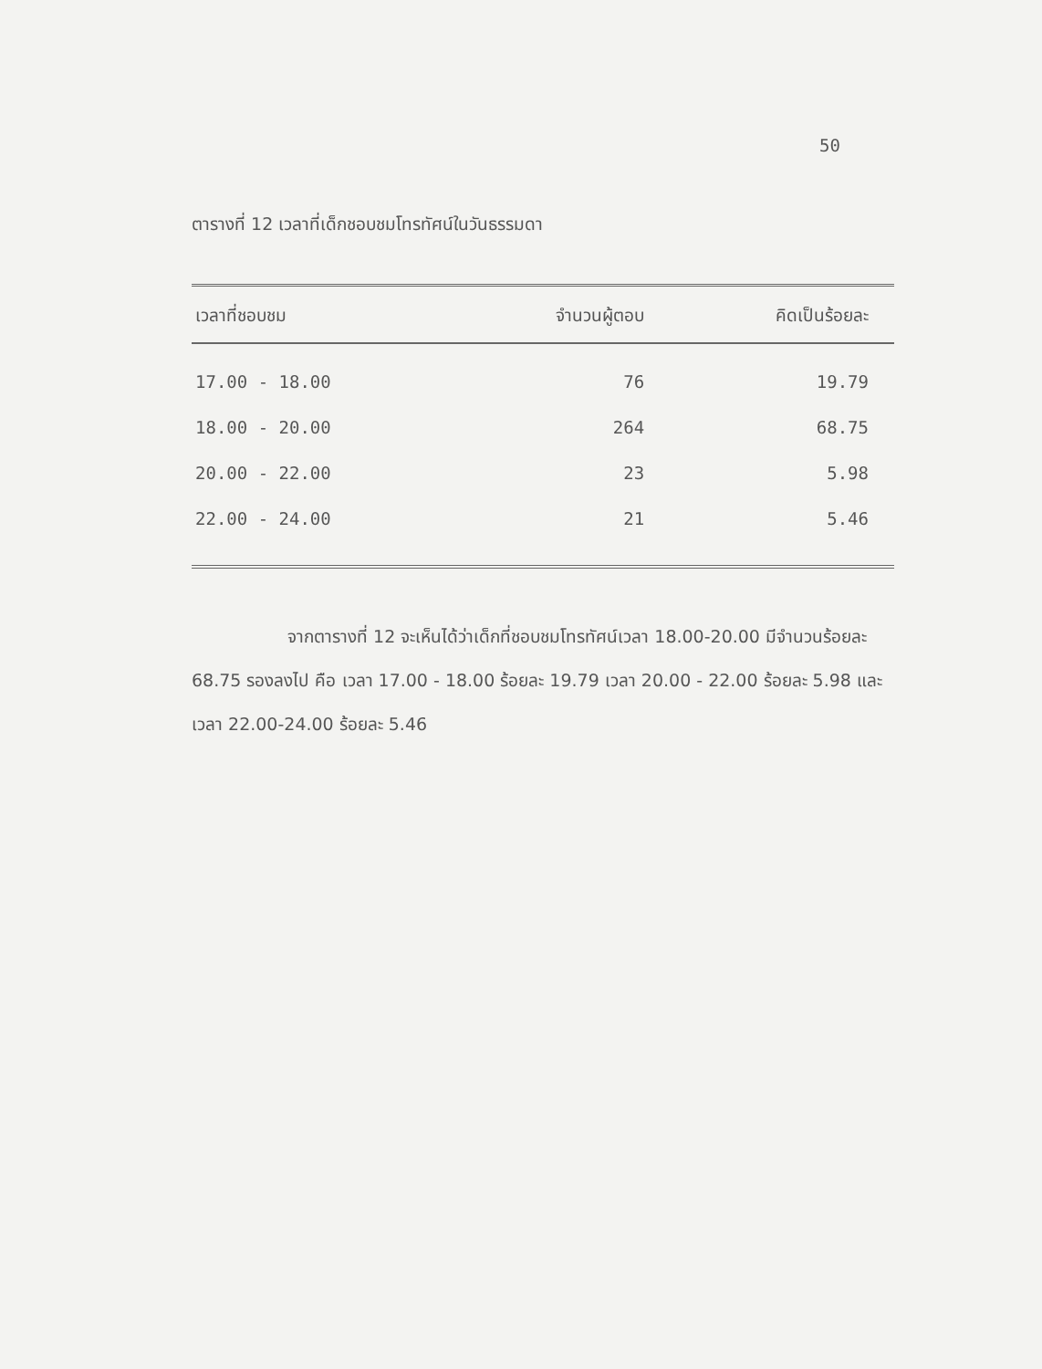50
ตารางที่ 12 เวลาที่เด็กชอบชมโทรทัศน์ในวันธรรมดา
| เวลาที่ชอบชม | จำนวนผู้ตอบ | คิดเป็นร้อยละ |
| --- | --- | --- |
| 17.00 - 18.00 | 76 | 19.79 |
| 18.00 - 20.00 | 264 | 68.75 |
| 20.00 - 22.00 | 23 | 5.98 |
| 22.00 - 24.00 | 21 | 5.46 |
จากตารางที่ 12 จะเห็นได้ว่าเด็กที่ชอบชมโทรทัศน์เวลา 18.00-20.00 มีจำนวนร้อยละ 68.75 รองลงไป คือ เวลา 17.00 - 18.00 ร้อยละ 19.79 เวลา 20.00 - 22.00 ร้อยละ 5.98 และเวลา 22.00-24.00 ร้อยละ 5.46